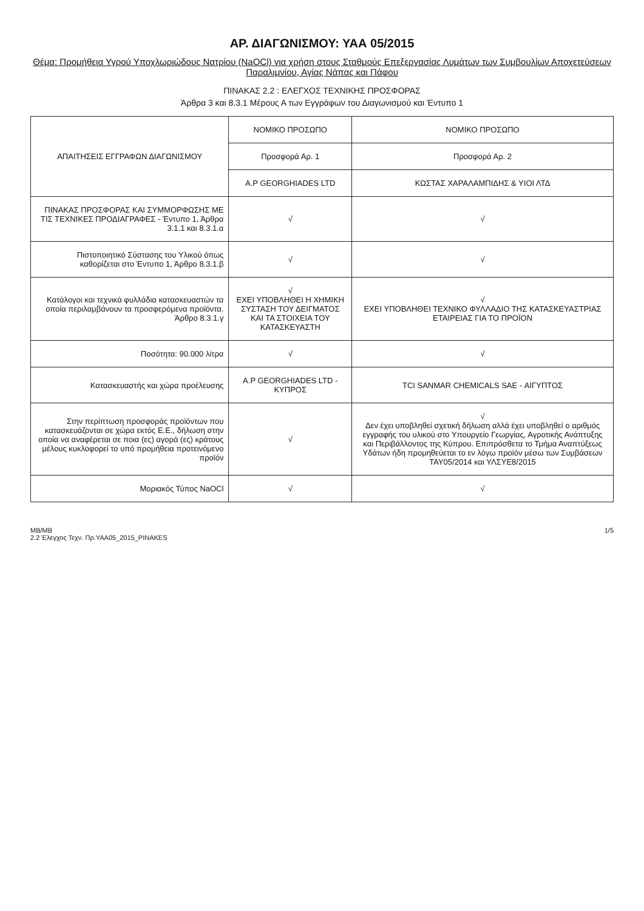ΑΡ. ΔΙΑΓΩΝΙΣΜΟΥ: ΥΑΑ 05/2015
Θέμα: Προμήθεια Υγρού Υποχλωριώδους Νατρίου (NaOCl) για χρήση στους Σταθμούς Επεξεργασίας Λυμάτων των Συμβουλίων Αποχετεύσεων Παραλιμνίου, Αγίας Νάπας και Πάφου
ΠΙΝΑΚΑΣ 2.2 : ΕΛΕΓΧΟΣ ΤΕΧΝΙΚΗΣ ΠΡΟΣΦΟΡΑΣ
Άρθρα 3 και 8.3.1 Μέρους Α των Εγγράφων του Διαγωνισμού και Έντυπο 1
| ΑΠΑΙΤΗΣΕΙΣ ΕΓΓΡΑΦΩΝ ΔΙΑΓΩΝΙΣΜΟΥ | ΝΟΜΙΚΟ ΠΡΟΣΩΠΟ | ΝΟΜΙΚΟ ΠΡΟΣΩΠΟ |
| --- | --- | --- |
| | Προσφορά Αρ. 1 | Προσφορά Αρ. 2 |
| | A.P GEORGHIADES LTD | ΚΩΣΤΑΣ ΧΑΡΑΛΑΜΠΙΔΗΣ & ΥΙΟΙ ΛΤΔ |
| ΠΙΝΑΚΑΣ ΠΡΟΣΦΟΡΑΣ ΚΑΙ ΣΥΜΜΟΡΦΩΣΗΣ ΜΕ ΤΙΣ ΤΕΧΝΙΚΕΣ ΠΡΟΔΙΑΓΡΑΦΕΣ - Έντυπο 1, Άρθρα 3.1.1 και 8.3.1.α | √ | √ |
| Πιστοποιητικό Σύστασης του Υλικού όπως καθορίζεται στο Έντυπο 1, Άρθρο 8.3.1.β | √ | √ |
| Κατάλογοι και τεχνικά φυλλάδια κατασκευαστών τα οποία περιλαμβάνουν τα προσφερόμενα προϊόντα. Άρθρο 8.3.1.γ | √ ΕΧΕΙ ΥΠΟΒΛΗΘΕΙ Η ΧΗΜΙΚΗ ΣΥΣΤΑΣΗ ΤΟΥ ΔΕΙΓΜΑΤΟΣ ΚΑΙ ΤΑ ΣΤΟΙΧΕΙΑ ΤΟΥ ΚΑΤΑΣΚΕΥΑΣΤΗ | √ ΕΧΕΙ ΥΠΟΒΛΗΘΕΙ ΤΕΧΝΙΚΟ ΦΥΛΛΑΔΙΟ ΤΗΣ ΚΑΤΑΣΚΕΥΑΣΤΡΙΑΣ ΕΤΑΙΡΕΙΑΣ ΓΙΑ ΤΟ ΠΡΟΪΟΝ |
| Ποσότητα: 90.000 λίτρα | √ | √ |
| Κατασκευαστής και χώρα προέλευσης | A.P GEORGHIADES LTD - ΚΥΠΡΟΣ | TCI SANMAR CHEMICALS SAE - ΑΙΓΥΠΤΟΣ |
| Στην περίπτωση προσφοράς προϊόντων που κατασκευάζονται σε χώρα εκτός Ε.Ε., δήλωση στην οποία να αναφέρεται σε ποια (ες) αγορά (ες) κράτους μέλους κυκλοφορεί το υπό προμήθεια προτεινόμενο προϊόν | √ | √ Δεν έχει υποβληθεί σχετική δήλωση αλλά έχει υποβληθεί ο αριθμός εγγραφής του υλικού στο Υπουργείο Γεωργίας, Αγροτικής Ανάπτυξης και Περιβάλλοντος της Κύπρου. Επιπρόσθετα το Τμήμα Αναπτύξεως Υδάτων ήδη προμηθεύεται το εν λόγω προϊόν μέσω των Συμβάσεων ΤΑΥ05/2014 και ΥΛΣΥΕ8/2015 |
| Μοριακός Τύπος NaOCl | √ | √ |
MB/MB
2.2 Έλεγχος Τεχν. Πρ.ΥΑΑ05_2015_PINAKES
1/5